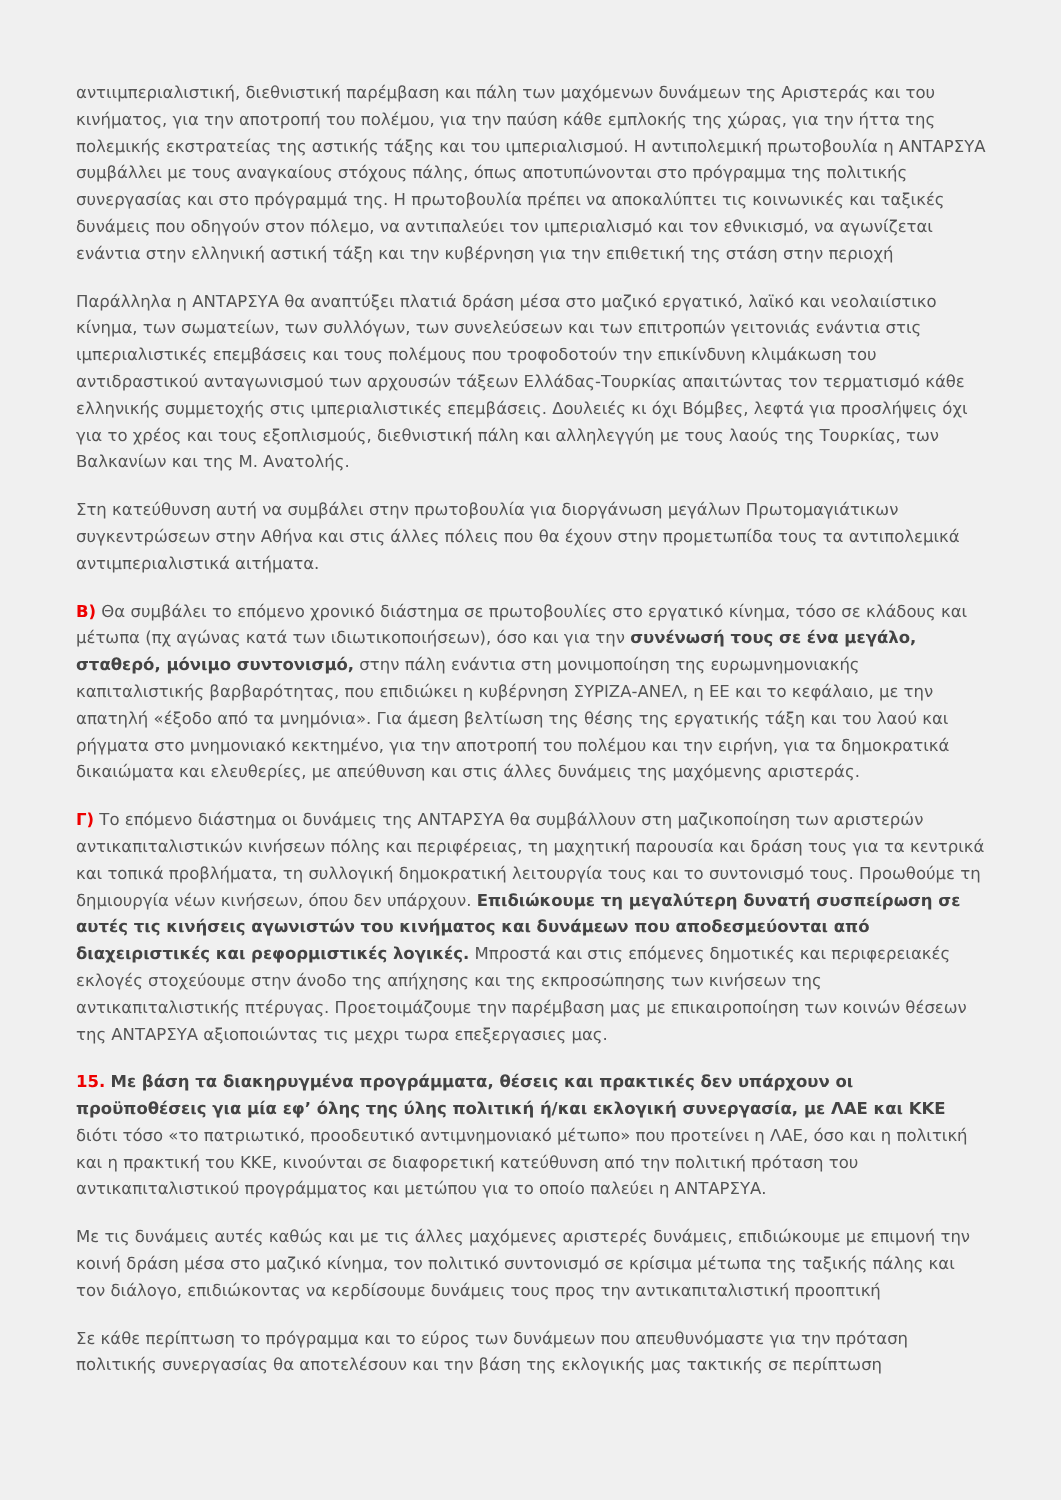αντιιμπεριαλιστική, διεθνιστική παρέμβαση και πάλη των μαχόμενων δυνάμεων της Αριστεράς και του κινήματος, για την αποτροπή του πολέμου, για την παύση κάθε εμπλοκής της χώρας, για την ήττα της πολεμικής εκστρατείας της αστικής τάξης και του ιμπεριαλισμού. Η αντιπολεμική πρωτοβουλία η ΑΝΤΑΡΣΥΑ συμβάλλει με τους αναγκαίους στόχους πάλης, όπως αποτυπώνονται στο πρόγραμμα της πολιτικής συνεργασίας και στο πρόγραμμά της. Η πρωτοβουλία πρέπει να αποκαλύπτει τις κοινωνικές και ταξικές δυνάμεις που οδηγούν στον πόλεμο, να αντιπαλεύει τον ιμπεριαλισμό και τον εθνικισμό, να αγωνίζεται ενάντια στην ελληνική αστική τάξη και την κυβέρνηση για την επιθετική της στάση στην περιοχή
Παράλληλα η ΑΝΤΑΡΣΥΑ θα αναπτύξει πλατιά δράση μέσα στο μαζικό εργατικό, λαϊκό και νεολαιίστικο κίνημα, των σωματείων, των συλλόγων, των συνελεύσεων και των επιτροπών γειτονιάς ενάντια στις ιμπεριαλιστικές επεμβάσεις και τους πολέμους που τροφοδοτούν την επικίνδυνη κλιμάκωση του αντιδραστικού ανταγωνισμού των αρχουσών τάξεων Ελλάδας-Τουρκίας απαιτώντας τον τερματισμό κάθε ελληνικής συμμετοχής στις ιμπεριαλιστικές επεμβάσεις. Δουλειές κι όχι Βόμβες, λεφτά για προσλήψεις όχι για το χρέος και τους εξοπλισμούς, διεθνιστική πάλη και αλληλεγγύη με τους λαούς της Τουρκίας, των Βαλκανίων και της Μ. Ανατολής.
Στη κατεύθυνση αυτή να συμβάλει στην πρωτοβουλία για διοργάνωση μεγάλων Πρωτομαγιάτικων συγκεντρώσεων στην Αθήνα και στις άλλες πόλεις που θα έχουν στην προμετωπίδα τους τα αντιπολεμικά αντιμπεριαλιστικά αιτήματα.
Β) Θα συμβάλει το επόμενο χρονικό διάστημα σε πρωτοβουλίες στο εργατικό κίνημα, τόσο σε κλάδους και μέτωπα (πχ αγώνας κατά των ιδιωτικοποιήσεων), όσο και για την συνένωσή τους σε ένα μεγάλο, σταθερό, μόνιμο συντονισμό, στην πάλη ενάντια στη μονιμοποίηση της ευρωμνημονιακής καπιταλιστικής βαρβαρότητας, που επιδιώκει η κυβέρνηση ΣΥΡΙΖΑ-ΑΝΕΛ, η ΕΕ και το κεφάλαιο, με την απατηλή «έξοδο από τα μνημόνια». Για άμεση βελτίωση της θέσης της εργατικής τάξη και του λαού και ρήγματα στο μνημονιακό κεκτημένο, για την αποτροπή του πολέμου και την ειρήνη, για τα δημοκρατικά δικαιώματα και ελευθερίες, με απεύθυνση και στις άλλες δυνάμεις της μαχόμενης αριστεράς.
Γ) Το επόμενο διάστημα οι δυνάμεις της ΑΝΤΑΡΣΥΑ θα συμβάλλουν στη μαζικοποίηση των αριστερών αντικαπιταλιστικών κινήσεων πόλης και περιφέρειας, τη μαχητική παρουσία και δράση τους για τα κεντρικά και τοπικά προβλήματα, τη συλλογική δημοκρατική λειτουργία τους και το συντονισμό τους. Προωθούμε τη δημιουργία νέων κινήσεων, όπου δεν υπάρχουν. Επιδιώκουμε τη μεγαλύτερη δυνατή συσπείρωση σε αυτές τις κινήσεις αγωνιστών του κινήματος και δυνάμεων που αποδεσμεύονται από διαχειριστικές και ρεφορμιστικές λογικές. Μπροστά και στις επόμενες δημοτικές και περιφερειακές εκλογές στοχεύουμε στην άνοδο της απήχησης και της εκπροσώπησης των κινήσεων της αντικαπιταλιστικής πτέρυγας. Προετοιμάζουμε την παρέμβαση μας με επικαιροποίηση των κοινών θέσεων της ΑΝΤΑΡΣΥΑ αξιοποιώντας τις μεχρι τωρα επεξεργασιες μας.
15. Με βάση τα διακηρυγμένα προγράμματα, θέσεις και πρακτικές δεν υπάρχουν οι προϋποθέσεις για μία εφ’ όλης της ύλης πολιτική ή/και εκλογική συνεργασία, με ΛΑΕ και ΚΚΕ διότι τόσο «το πατριωτικό, προοδευτικό αντιμνημονιακό μέτωπο» που προτείνει η ΛΑΕ, όσο και η πολιτική και η πρακτική του ΚΚΕ, κινούνται σε διαφορετική κατεύθυνση από την πολιτική πρόταση του αντικαπιταλιστικού προγράμματος και μετώπου για το οποίο παλεύει η ΑΝΤΑΡΣΥΑ.
Με τις δυνάμεις αυτές καθώς και με τις άλλες μαχόμενες αριστερές δυνάμεις, επιδιώκουμε με επιμονή την κοινή δράση μέσα στο μαζικό κίνημα, τον πολιτικό συντονισμό σε κρίσιμα μέτωπα της ταξικής πάλης και τον διάλογο, επιδιώκοντας να κερδίσουμε δυνάμεις τους προς την αντικαπιταλιστική προοπτική
Σε κάθε περίπτωση το πρόγραμμα και το εύρος των δυνάμεων που απευθυνόμαστε για την πρόταση πολιτικής συνεργασίας θα αποτελέσουν και την βάση της εκλογικής μας τακτικής σε περίπτωση